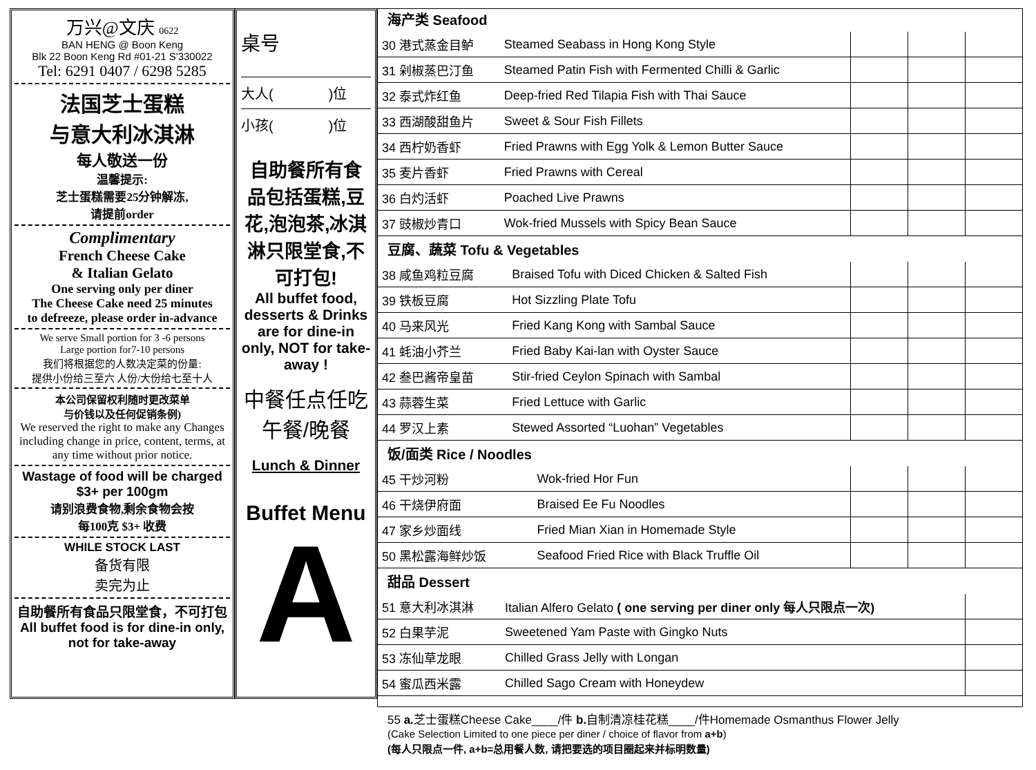万兴@文庆 0622
BAN HENG @ Boon Keng
Blk 22 Boon Keng Rd #01-21 S'330022
Tel: 6291 0407 / 6298 5285
法国芝士蛋糕
与意大利冰淇淋
每人敬送一份
温馨提示:
芝士蛋糕需要25分钟解冻,
请提前order
Complimentary
French Cheese Cake
& Italian Gelato
One serving only per diner
The Cheese Cake need 25 minutes
to defreeze, please order in-advance
We serve Small portion for 3 -6 persons
Large portion for7-10 persons
我们将根据您的人数决定菜的份量:
提供小份给三至六 人份/大份给七至十人
本公司保留权利随时更改菜单
与价钱以及任何促销条例)
We reserved the right to make any Changes including change in price, content, terms, at any time without prior notice.
Wastage of food will be charged
$3+ per 100gm
请别浪费食物,剩余食物会按
每100克 $3+ 收费
WHILE STOCK LAST
备货有限
卖完为止
自助餐所有食品只限堂食，不可打包
All buffet food is for dine-in only, not for take-away
桌号
大人(　　　　)位
小孩(　　　　)位
自助餐所有食品包括蛋糕,豆花,泡泡茶,冰淇淋只限堂食,不可打包!
All buffet food, desserts & Drinks are for dine-in only, NOT for take-away !
中餐任点任吃
午餐/晚餐
Lunch & Dinner
Buffet Menu
A
海产类 Seafood
| 30 港式蒸金目鲈 | Steamed Seabass in Hong Kong Style | | | |
| 31 剁椒蒸巴汀鱼 | Steamed Patin Fish with Fermented Chilli & Garlic | | | |
| 32 泰式炸红鱼 | Deep-fried Red Tilapia Fish with Thai Sauce | | | |
| 33 西湖酸甜鱼片 | Sweet & Sour Fish Fillets | | | |
| 34 西柠奶香虾 | Fried Prawns with Egg Yolk & Lemon Butter Sauce | | | |
| 35 麦片香虾 | Fried Prawns with Cereal | | | |
| 36 白灼活虾 | Poached Live Prawns | | | |
| 37 豉椒炒青口 | Wok-fried Mussels with Spicy Bean Sauce | | | |
豆腐、蔬菜 Tofu & Vegetables
| 38 咸鱼鸡粒豆腐 | Braised Tofu with Diced Chicken & Salted Fish | | | |
| 39 铁板豆腐 | Hot Sizzling Plate Tofu | | | |
| 40 马来风光 | Fried Kang Kong with Sambal Sauce | | | |
| 41 蚝油小芥兰 | Fried Baby Kai-lan with Oyster Sauce | | | |
| 42 叁巴酱帝皇苗 | Stir-fried Ceylon Spinach with Sambal | | | |
| 43 蒜蓉生菜 | Fried Lettuce with Garlic | | | |
| 44 罗汉上素 | Stewed Assorted “Luohan” Vegetables | | | |
饭/面类 Rice / Noodles
| 45 干炒河粉 | Wok-fried Hor Fun | | | |
| 46 干烧伊府面 | Braised Ee Fu Noodles | | | |
| 47 家乡炒面线 | Fried Mian Xian in Homemade Style | | | |
| 50 黑松露海鲜炒饭 | Seafood Fried Rice with Black Truffle Oil | | | |
甜品 Dessert
| 51 意大利冰淇淋 | Italian Alfero Gelato ( one serving per diner only 每人只限点一次) | |
| 52 白果芋泥 | Sweetened Yam Paste with Gingko Nuts | |
| 53 冻仙草龙眼 | Chilled Grass Jelly with Longan | |
| 54 蜜瓜西米露 | Chilled Sago Cream with Honeydew | |
55 a. 芝士蛋糕Cheese Cake____/件 b. 自制清凉桂花糕____/件Homemade Osmanthus Flower Jelly
(Cake Selection Limited to one piece per diner / choice of flavor from a+b)
(每人只限点一件, a+b=总用餐人数, 请把要选的项目圈起来并标明数量)